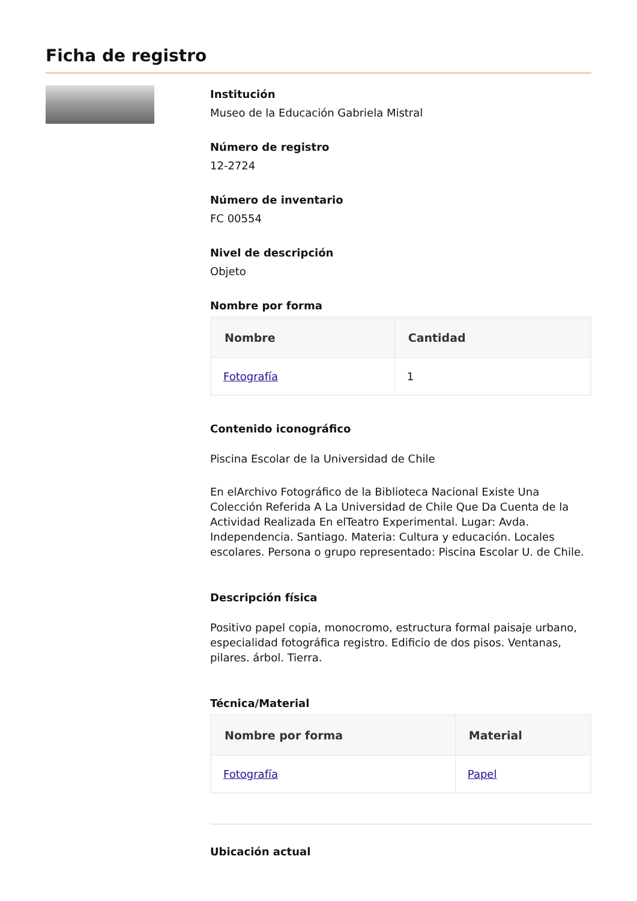Ficha de registro
Institución
Museo de la Educación Gabriela Mistral
Número de registro
12-2724
Número de inventario
FC 00554
Nivel de descripción
Objeto
Nombre por forma
| Nombre | Cantidad |
| --- | --- |
| Fotografía | 1 |
Contenido iconográfico
Piscina Escolar de la Universidad de Chile
En elArchivo Fotográfico de la Biblioteca Nacional Existe Una Colección Referida A La Universidad de Chile Que Da Cuenta de la Actividad Realizada En elTeatro Experimental. Lugar: Avda. Independencia. Santiago. Materia: Cultura y educación. Locales escolares. Persona o grupo representado: Piscina Escolar U. de Chile.
Descripción física
Positivo papel copia, monocromo, estructura formal paisaje urbano, especialidad fotográfica registro. Edificio de dos pisos. Ventanas, pilares. árbol. Tierra.
Técnica/Material
| Nombre por forma | Material |
| --- | --- |
| Fotografía | Papel |
Ubicación actual